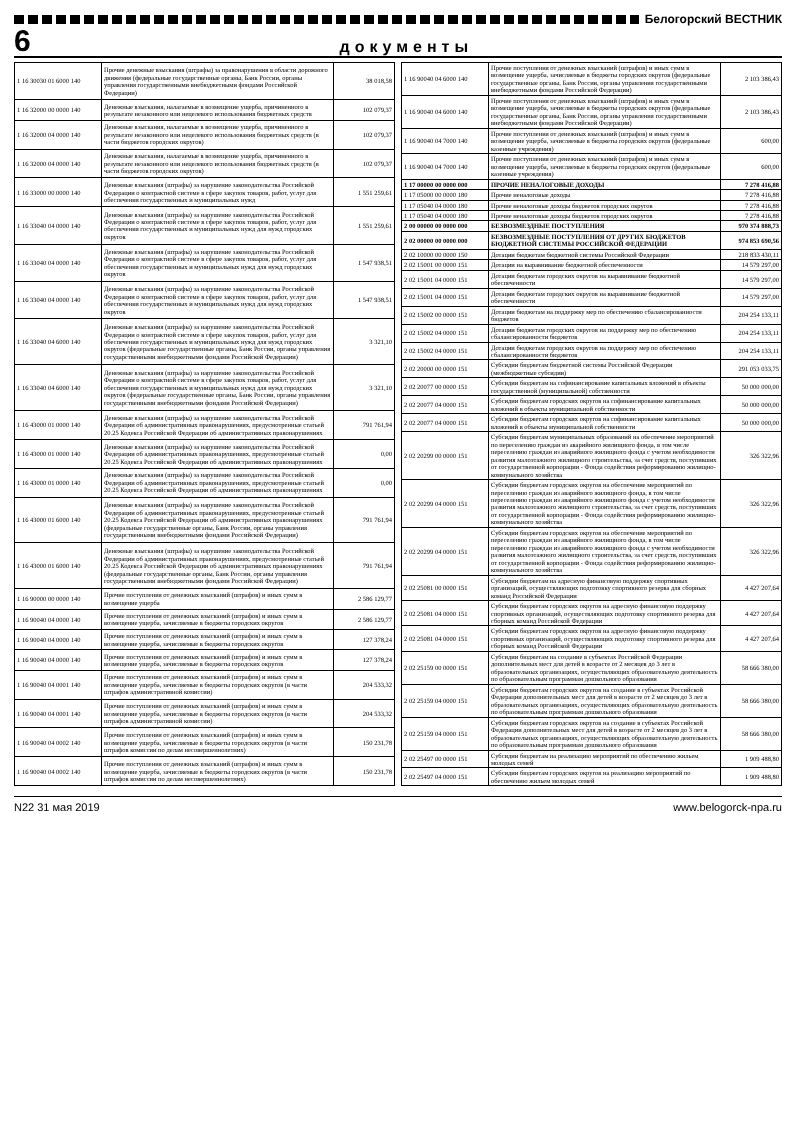Белогорский ВЕСТНИК
6 документы
| 1 16 30030 01 6000 140 | Прочие денежные взыскания (штрафы) за правонарушения в области дорожного движения (федеральные государственные органы, Банк России, органы управления государственными внебюджетными фондами Российской Федерации) | 38 018,58 |
| 1 16 32000 00 0000 140 | Денежные взыскания, налагаемые в возмещение ущерба, причиненного в результате незаконного или нецелевого использования бюджетных средств | 102 079,37 |
| 1 16 32000 04 0000 140 | Денежные взыскания, налагаемые в возмещение ущерба, причиненного в результате незаконного или нецелевого использования бюджетных средств (в части бюджетов городских округов) | 102 079,37 |
| 1 16 32000 04 0000 140 | Денежные взыскания, налагаемые в возмещение ущерба, причиненного в результате незаконного или нецелевого использования бюджетных средств (в части бюджетов городских округов) | 102 079,37 |
| 1 16 33000 00 0000 140 | Денежные взыскания (штрафы) за нарушение законодательства Российской Федерации о контрактной системе в сфере закупок товаров, работ, услуг для обеспечения государственных и муниципальных нужд | 1 551 259,61 |
| 1 16 33040 04 0000 140 | Денежные взыскания (штрафы) за нарушение законодательства Российской Федерации о контрактной системе в сфере закупок товаров, работ, услуг для обеспечения государственных и муниципальных нужд для нужд городских округов | 1 551 259,61 |
| 1 16 33040 04 0000 140 | Денежные взыскания (штрафы) за нарушение законодательства Российской Федерации о контрактной системе в сфере закупок товаров, работ, услуг для обеспечения государственных и муниципальных нужд для нужд городских округов | 1 547 938,51 |
| 1 16 33040 04 0000 140 | Денежные взыскания (штрафы) за нарушение законодательства Российской Федерации о контрактной системе в сфере закупок товаров, работ, услуг для обеспечения государственных и муниципальных нужд для нужд городских округов | 1 547 938,51 |
| 1 16 33040 04 6000 140 | Денежные взыскания (штрафы) за нарушение законодательства Российской Федерации о контрактной системе в сфере закупок товаров, работ, услуг для обеспечения государственных и муниципальных нужд для нужд городских округов (федеральные государственные органы, Банк России, органы управления государственными внебюджетными фондами Российской Федерации) | 3 321,10 |
| 1 16 33040 04 6000 140 | Денежные взыскания (штрафы) за нарушение законодательства Российской Федерации о контрактной системе в сфере закупок товаров, работ, услуг для обеспечения государственных и муниципальных нужд для нужд городских округов (федеральные государственные органы, Банк России, органы управления государственными внебюджетными фондами Российской Федерации) | 3 321,10 |
| 1 16 43000 01 0000 140 | Денежные взыскания (штрафы) за нарушение законодательства Российской Федерации об административных правонарушениях, предусмотренные статьей 20.25 Кодекса Российской Федерации об административных правонарушениях | 791 761,94 |
| 1 16 43000 01 0000 140 | Денежные взыскания (штрафы) за нарушение законодательства Российской Федерации об административных правонарушениях, предусмотренные статьей 20.25 Кодекса Российской Федерации об административных правонарушениях | 0,00 |
| 1 16 43000 01 0000 140 | Денежные взыскания (штрафы) за нарушение законодательства Российской Федерации об административных правонарушениях, предусмотренные статьей 20.25 Кодекса Российской Федерации об административных правонарушениях | 0,00 |
| 1 16 43000 01 6000 140 | Денежные взыскания (штрафы) за нарушение законодательства Российской Федерации об административных правонарушениях, предусмотренные статьей 20.25 Кодекса Российской Федерации об административных правонарушениях (федеральные государственные органы, Банк России, органы управления государственными внебюджетными фондами Российской Федерации) | 791 761,94 |
| 1 16 43000 01 6000 140 | Денежные взыскания (штрафы) за нарушение законодательства Российской Федерации об административных правонарушениях, предусмотренные статьей 20.25 Кодекса Российской Федерации об административных правонарушениях (федеральные государственные органы, Банк России, органы управления государственными внебюджетными фондами Российской Федерации) | 791 761,94 |
| 1 16 90000 00 0000 140 | Прочие поступления от денежных взысканий (штрафов) и иных сумм в возмещение ущерба | 2 586 129,77 |
| 1 16 90040 04 0000 140 | Прочие поступления от денежных взысканий (штрафов) и иных сумм в возмещение ущерба, зачисляемые в бюджеты городских округов | 2 586 129,77 |
| 1 16 90040 04 0000 140 | Прочие поступления от денежных взысканий (штрафов) и иных сумм в возмещение ущерба, зачисляемые в бюджеты городских округов | 127 378,24 |
| 1 16 90040 04 0000 140 | Прочие поступления от денежных взысканий (штрафов) и иных сумм в возмещение ущерба, зачисляемые в бюджеты городских округов | 127 378,24 |
| 1 16 90040 04 0001 140 | Прочие поступления от денежных взысканий (штрафов) и иных сумм в возмещение ущерба, зачисляемые в бюджеты городских округов (в части штрафов административной комиссии) | 204 533,32 |
| 1 16 90040 04 0001 140 | Прочие поступления от денежных взысканий (штрафов) и иных сумм в возмещение ущерба, зачисляемые в бюджеты городских округов (в части штрафов административной комиссии) | 204 533,32 |
| 1 16 90040 04 0002 140 | Прочие поступления от денежных взысканий (штрафов) и иных сумм в возмещение ущерба, зачисляемые в бюджеты городских округов (в части штрафов комиссии по делам несовершеннолетних) | 150 231,78 |
| 1 16 90040 04 0002 140 | Прочие поступления от денежных взысканий (штрафов) и иных сумм в возмещение ущерба, зачисляемые в бюджеты городских округов (в части штрафов комиссии по делам несовершеннолетних) | 150 231,78 |
| 1 16 90040 04 6000 140 | Прочие поступления от денежных взысканий (штрафов) и иных сумм в возмещение ущерба, зачисляемые в бюджеты городских округов (федеральные государственные органы, Банк России, органы управления государственными внебюджетными фондами Российской Федерации) | 2 103 386,43 |
| 1 16 90040 04 6000 140 | Прочие поступления от денежных взысканий (штрафов) и иных сумм в возмещение ущерба, зачисляемые в бюджеты городских округов (федеральные государственные органы, Банк России, органы управления государственными внебюджетными фондами Российской Федерации) | 2 103 386,43 |
| 1 16 90040 04 7000 140 | Прочие поступления от денежных взысканий (штрафов) и иных сумм в возмещение ущерба, зачисляемые в бюджеты городских округов (федеральные казенные учреждения) | 600,00 |
| 1 16 90040 04 7000 140 | Прочие поступления от денежных взысканий (штрафов) и иных сумм в возмещение ущерба, зачисляемые в бюджеты городских округов (федеральные казенные учреждения) | 600,00 |
| 1 17 00000 00 0000 000 | ПРОЧИЕ НЕНАЛОГОВЫЕ ДОХОДЫ | 7 278 416,88 |
| 1 17 05000 00 0000 180 | Прочие неналоговые доходы | 7 278 416,88 |
| 1 17 05040 04 0000 180 | Прочие неналоговые доходы бюджетов городских округов | 7 278 416,88 |
| 1 17 05040 04 0000 180 | Прочие неналоговые доходы бюджетов городских округов | 7 278 416,88 |
| 2 00 00000 00 0000 000 | БЕЗВОЗМЕЗДНЫЕ ПОСТУПЛЕНИЯ | 970 374 888,73 |
| 2 02 00000 00 0000 000 | БЕЗВОЗМЕЗДНЫЕ ПОСТУПЛЕНИЯ ОТ ДРУГИХ БЮДЖЕТОВ БЮДЖЕТНОЙ СИСТЕМЫ РОССИЙСКОЙ ФЕДЕРАЦИИ | 974 853 690,56 |
| 2 02 10000 00 0000 150 | Дотации бюджетам бюджетной системы Российской Федерации | 218 833 430,11 |
| 2 02 15001 00 0000 151 | Дотации на выравнивание бюджетной обеспеченности | 14 579 297,00 |
| 2 02 15001 04 0000 151 | Дотации бюджетам городских округов на выравнивание бюджетной обеспеченности | 14 579 297,00 |
| 2 02 15001 04 0000 151 | Дотации бюджетам городских округов на выравнивание бюджетной обеспеченности | 14 579 297,00 |
| 2 02 15002 00 0000 151 | Дотации бюджетам на поддержку мер по обеспечению сбалансированности бюджетов | 204 254 133,11 |
| 2 02 15002 04 0000 151 | Дотации бюджетам городских округов на поддержку мер по обеспечению сбалансированности бюджетов | 204 254 133,11 |
| 2 02 15002 04 0000 151 | Дотации бюджетам городских округов на поддержку мер по обеспечению сбалансированности бюджетов | 204 254 133,11 |
| 2 02 20000 00 0000 151 | Субсидии бюджетам бюджетной системы Российской Федерации (межбюджетные субсидии) | 291 053 033,75 |
| 2 02 20077 00 0000 151 | Субсидии бюджетам на софинансирование капитальных вложений в объекты государственной (муниципальной) собственности | 50 000 000,00 |
| 2 02 20077 04 0000 151 | Субсидии бюджетам городских округов на софинансирование капитальных вложений в объекты муниципальной собственности | 50 000 000,00 |
| 2 02 20077 04 0000 151 | Субсидии бюджетам городских округов на софинансирование капитальных вложений в объекты муниципальной собственности | 50 000 000,00 |
| 2 02 20299 00 0000 151 | Субсидии бюджетам муниципальных образований на обеспечение мероприятий по переселению граждан из аварийного жилищного фонда, в том числе переселению граждан из аварийного жилищного фонда с учетом необходимости развития малоэтажного жилищного строительства, за счет средств, поступивших от государственной корпорации - Фонда содействия реформированию жилищно-коммунального хозяйства | 326 322,96 |
| 2 02 20299 04 0000 151 | Субсидии бюджетам городских округов на обеспечение мероприятий по переселению граждан из аварийного жилищного фонда, в том числе переселению граждан из аварийного жилищного фонда с учетом необходимости развития малоэтажного жилищного строительства, за счет средств, поступивших от государственной корпорации - Фонда содействия реформированию жилищно-коммунального хозяйства | 326 322,96 |
| 2 02 20299 04 0000 151 | Субсидии бюджетам городских округов на обеспечение мероприятий по переселению граждан из аварийного жилищного фонда, в том числе переселению граждан из аварийного жилищного фонда с учетом необходимости развития малоэтажного жилищного строительства, за счет средств, поступивших от государственной корпорации - Фонда содействия реформированию жилищно-коммунального хозяйства | 326 322,96 |
| 2 02 25081 00 0000 151 | Субсидии бюджетам на адресную финансовую поддержку спортивных организаций, осуществляющих подготовку спортивного резерва для сборных команд Российской Федерации | 4 427 207,64 |
| 2 02 25081 04 0000 151 | Субсидии бюджетам городских округов на адресную финансовую поддержку спортивных организаций, осуществляющих подготовку спортивного резерва для сборных команд Российской Федерации | 4 427 207,64 |
| 2 02 25081 04 0000 151 | Субсидии бюджетам городских округов на адресную финансовую поддержку спортивных организаций, осуществляющих подготовку спортивного резерва для сборных команд Российской Федерации | 4 427 207,64 |
| 2 02 25159 00 0000 151 | Субсидии бюджетам на создание в субъектах Российской Федерации дополнительных мест для детей в возрасте от 2 месяцев до 3 лет в образовательных организациях, осуществляющих образовательную деятельность по образовательным программам дошкольного образования | 58 666 380,00 |
| 2 02 25159 04 0000 151 | Субсидии бюджетам городских округов на создание в субъектах Российской Федерации дополнительных мест для детей в возрасте от 2 месяцев до 3 лет в образовательных организациях, осуществляющих образовательную деятельность по образовательным программам дошкольного образования | 58 666 380,00 |
| 2 02 25159 04 0000 151 | Субсидии бюджетам городских округов на создание в субъектах Российской Федерации дополнительных мест для детей в возрасте от 2 месяцев до 3 лет в образовательных организациях, осуществляющих образовательную деятельность по образовательным программам дошкольного образования | 58 666 380,00 |
| 2 02 25497 00 0000 151 | Субсидии бюджетам на реализацию мероприятий по обеспечению жильем молодых семей | 1 909 488,80 |
| 2 02 25497 04 0000 151 | Субсидии бюджетам городских округов на реализацию мероприятий по обеспечению жильем молодых семей | 1 909 488,80 |
N22 31 мая 2019 www.belogorck-npa.ru